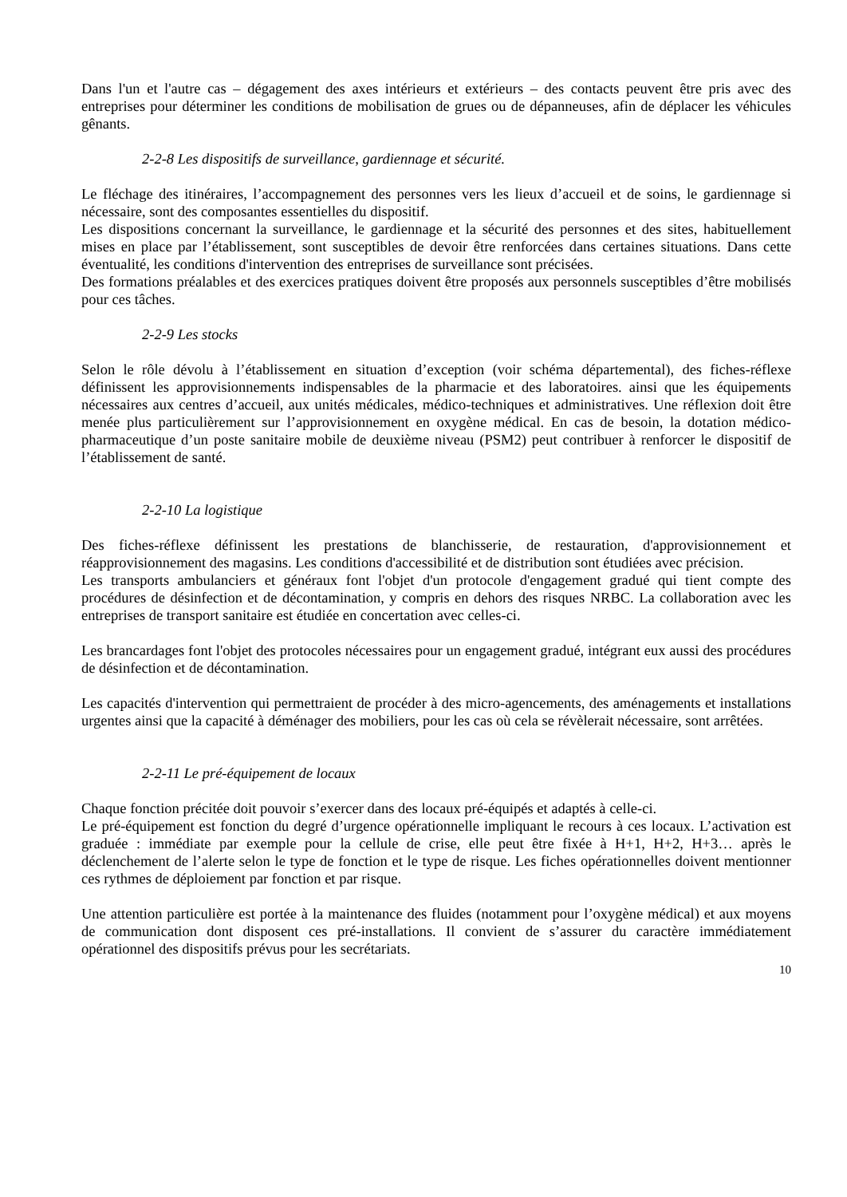Dans l'un et l'autre cas – dégagement des axes intérieurs et extérieurs – des contacts peuvent être pris avec des entreprises pour déterminer les conditions de mobilisation de grues ou de dépanneuses, afin de déplacer les véhicules gênants.
2-2-8 Les dispositifs de surveillance, gardiennage et sécurité.
Le fléchage des itinéraires, l’accompagnement des personnes vers les lieux d’accueil et de soins, le gardiennage si nécessaire, sont des composantes essentielles du dispositif.
Les dispositions concernant la surveillance, le gardiennage et la sécurité des personnes et des sites, habituellement mises en place par l’établissement, sont susceptibles de devoir être renforcées dans certaines situations. Dans cette éventualité, les conditions d'intervention des entreprises de surveillance sont précisées.
Des formations préalables et des exercices pratiques doivent être proposés aux personnels susceptibles d’être mobilisés pour ces tâches.
2-2-9 Les stocks
Selon le rôle dévolu à l’établissement en situation d’exception (voir schéma départemental), des fiches-réflexe définissent les approvisionnements indispensables de la pharmacie et des laboratoires. ainsi que les équipements nécessaires aux centres d’accueil, aux unités médicales, médico-techniques et administratives. Une réflexion doit être menée plus particulièrement sur l’approvisionnement en oxygène médical. En cas de besoin, la dotation médico-pharmaceutique d’un poste sanitaire mobile de deuxième niveau (PSM2) peut contribuer à renforcer le dispositif de l’établissement de santé.
2-2-10 La logistique
Des fiches-réflexe définissent les prestations de blanchisserie, de restauration, d'approvisionnement et réapprovisionnement des magasins. Les conditions d'accessibilité et de distribution sont étudiées avec précision.
Les transports ambulanciers et généraux font l'objet d'un protocole d'engagement gradué qui tient compte des procédures de désinfection et de décontamination, y compris en dehors des risques NRBC. La collaboration avec les entreprises de transport sanitaire est étudiée en concertation avec celles-ci.
Les brancardages font l'objet des protocoles nécessaires pour un engagement gradué, intégrant eux aussi des procédures de désinfection et de décontamination.
Les capacités d'intervention qui permettraient de procéder à des micro-agencements, des aménagements et installations urgentes ainsi que la capacité à déménager des mobiliers, pour les cas où cela se révèlerait nécessaire, sont arrêtées.
2-2-11 Le pré-équipement de locaux
Chaque fonction précitée doit pouvoir s’exercer dans des locaux pré-équipés et adaptés à celle-ci.
Le pré-équipement est fonction du degré d’urgence opérationnelle impliquant le recours à ces locaux. L’activation est graduée : immédiate par exemple pour la cellule de crise, elle peut être fixée à H+1, H+2, H+3… après le déclenchement de l’alerte selon le type de fonction et le type de risque. Les fiches opérationnelles doivent mentionner ces rythmes de déploiement par fonction et par risque.
Une attention particulière est portée à la maintenance des fluides (notamment pour l’oxygène médical) et aux moyens de communication dont disposent ces pré-installations. Il convient de s’assurer du caractère immédiatement opérationnel des dispositifs prévus pour les secrétariats.
10